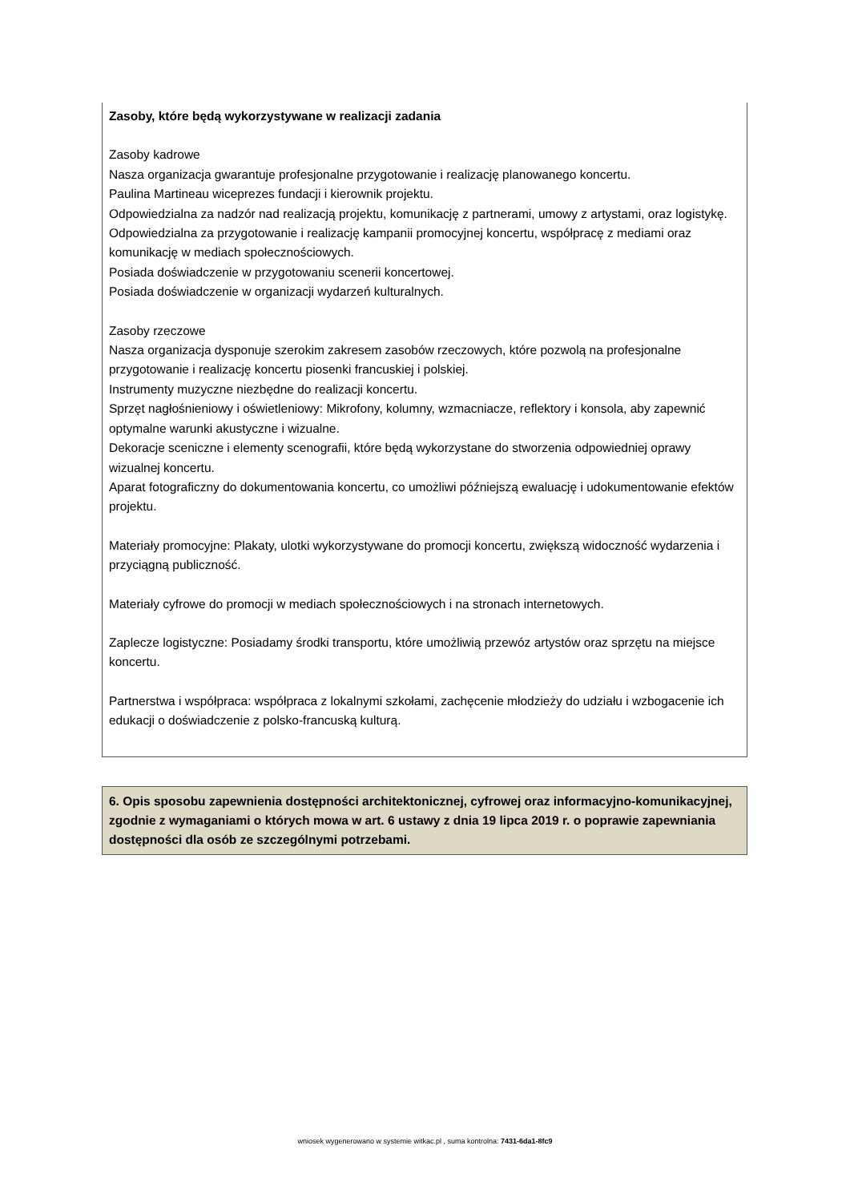Zasoby, które będą wykorzystywane w realizacji zadania
Zasoby kadrowe
Nasza organizacja gwarantuje profesjonalne przygotowanie i realizację planowanego koncertu.
Paulina Martineau wiceprezes fundacji i kierownik projektu.
Odpowiedzialna za nadzór nad realizacją projektu, komunikację z partnerami, umowy z artystami, oraz logistykę.
Odpowiedzialna za przygotowanie i realizację kampanii promocyjnej koncertu, współpracę z mediami oraz komunikację w mediach społecznościowych.
Posiada doświadczenie w przygotowaniu scenerii koncertowej.
Posiada doświadczenie w organizacji wydarzeń kulturalnych.
Zasoby rzeczowe
Nasza organizacja dysponuje szerokim zakresem zasobów rzeczowych, które pozwolą na profesjonalne przygotowanie i realizację koncertu piosenki francuskiej i polskiej.
Instrumenty muzyczne niezbędne do realizacji koncertu.
Sprzęt nagłośnieniowy i oświetleniowy: Mikrofony, kolumny, wzmacniacze, reflektory i konsola, aby zapewnić optymalne warunki akustyczne i wizualne.
Dekoracje sceniczne i elementy scenografii, które będą wykorzystane do stworzenia odpowiedniej oprawy wizualnej koncertu.
Aparat fotograficzny do dokumentowania koncertu, co umożliwi późniejszą ewaluację i udokumentowanie efektów projektu.
Materiały promocyjne: Plakaty, ulotki wykorzystywane do promocji koncertu, zwiększą widoczność wydarzenia i przyciągną publiczność.
Materiały cyfrowe do promocji w mediach społecznościowych i na stronach internetowych.
Zaplecze logistyczne: Posiadamy środki transportu, które umożliwią przewóz artystów oraz sprzętu na miejsce koncertu.
Partnerstwa i współpraca: współpraca z lokalnymi szkołami, zachęcenie młodzieży do udziału i wzbogacenie ich edukacji o doświadczenie z polsko-francuską kulturą.
6. Opis sposobu zapewnienia dostępności architektonicznej, cyfrowej oraz informacyjno-komunikacyjnej, zgodnie z wymaganiami o których mowa w art. 6 ustawy z dnia 19 lipca 2019 r. o poprawie zapewniania dostępności dla osób ze szczególnymi potrzebami.
wniosek wygenerowano w systemie witkac.pl , suma kontrolna: 7431-6da1-8fc9